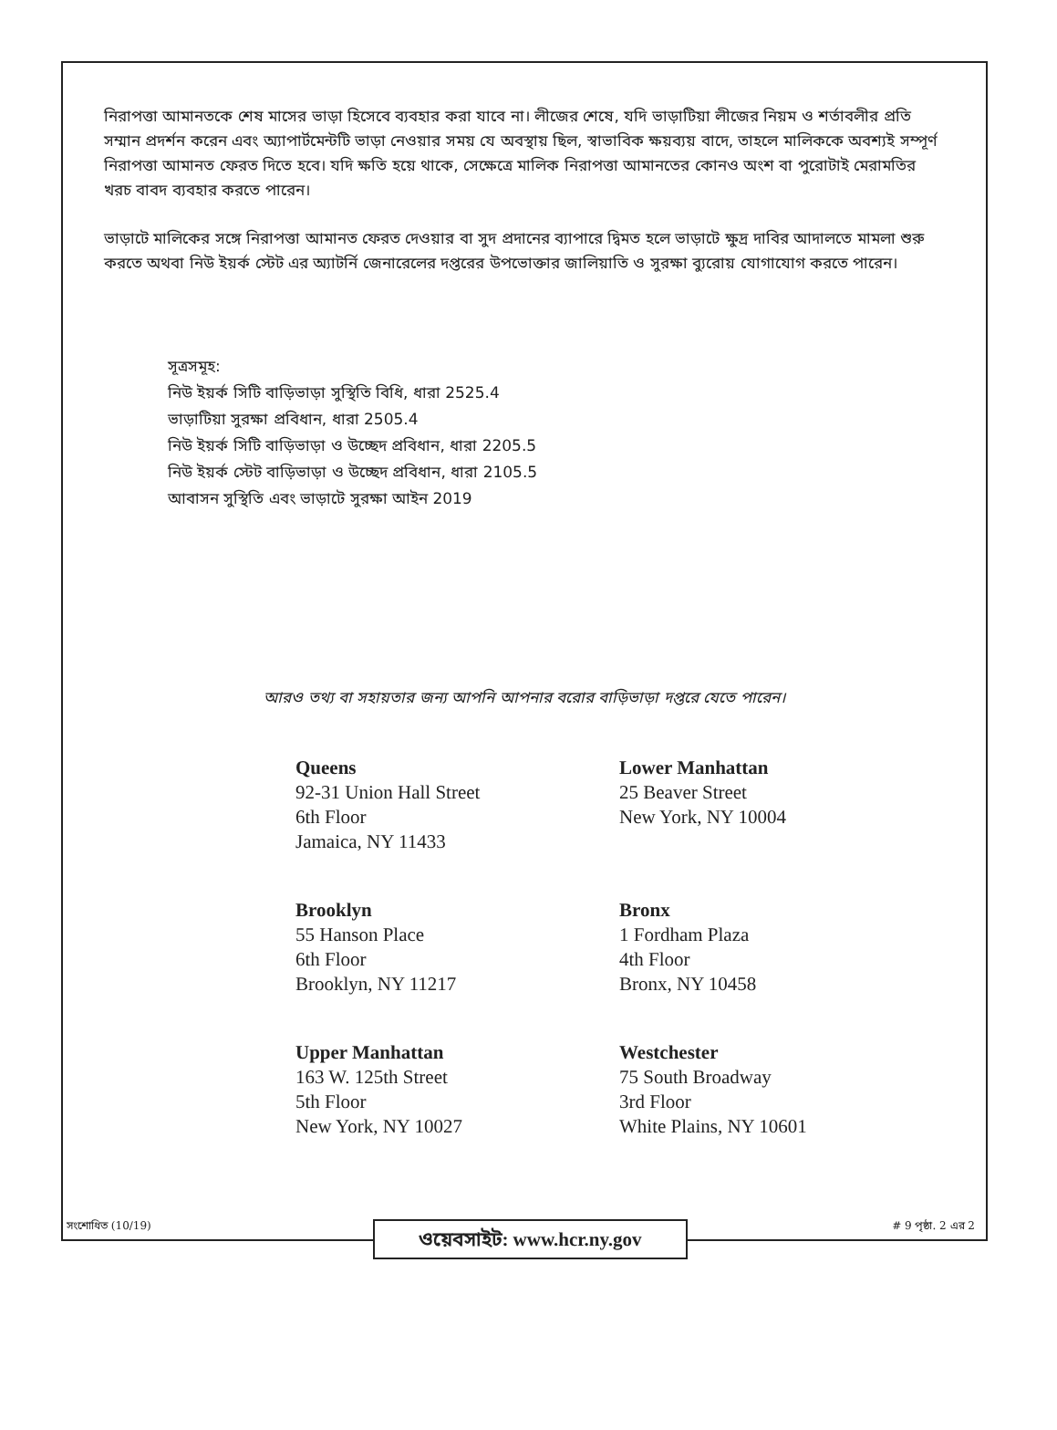নিরাপত্তা আমানতকে শেষ মাসের ভাড়া হিসেবে ব্যবহার করা যাবে না। লীজের শেষে, যদি ভাড়াটিয়া লীজের নিয়ম ও শর্তাবলীর প্রতি সম্মান প্রদর্শন করেন এবং অ্যাপার্টমেন্টটি ভাড়া নেওয়ার সময় যে অবস্থায় ছিল, স্বাভাবিক ক্ষয়ব্যয় বাদে, তাহলে মালিককে অবশ্যই সম্পূর্ণ নিরাপত্তা আমানত ফেরত দিতে হবে। যদি ক্ষতি হয়ে থাকে, সেক্ষেত্রে মালিক নিরাপত্তা আমানতের কোনও অংশ বা পুরোটাই মেরামতির খরচ বাবদ ব্যবহার করতে পারেন।
ভাড়াটে মালিকের সঙ্গে নিরাপত্তা আমানত ফেরত দেওয়ার বা সুদ প্রদানের ব্যাপারে দ্বিমত হলে ভাড়াটে ক্ষুদ্র দাবির আদালতে মামলা শুরু করতে অথবা নিউ ইয়র্ক স্টেট এর অ্যাটর্নি জেনারেলের দপ্তরের উপভোক্তার জালিয়াতি ও সুরক্ষা ব্যুরোয় যোগাযোগ করতে পারেন।
সূত্রসমূহ:
নিউ ইয়র্ক সিটি বাড়িভাড়া সুস্থিতি বিধি, ধারা 2525.4
ভাড়াটিয়া সুরক্ষা প্রবিধান, ধারা 2505.4
নিউ ইয়র্ক সিটি বাড়িভাড়া ও উচ্ছেদ প্রবিধান, ধারা 2205.5
নিউ ইয়র্ক স্টেট বাড়িভাড়া ও উচ্ছেদ প্রবিধান, ধারা 2105.5
আবাসন সুস্থিতি এবং ভাড়াটে সুরক্ষা আইন 2019
আরও তথ্য বা সহায়তার জন্য আপনি আপনার বরোর বাড়িভাড়া দপ্তরে যেতে পারেন।
Queens
92-31 Union Hall Street
6th Floor
Jamaica, NY 11433
Lower Manhattan
25 Beaver Street
New York, NY 10004
Brooklyn
55 Hanson Place
6th Floor
Brooklyn, NY 11217
Bronx
1 Fordham Plaza
4th Floor
Bronx, NY 10458
Upper Manhattan
163 W. 125th Street
5th Floor
New York, NY 10027
Westchester
75 South Broadway
3rd Floor
White Plains, NY 10601
সংশোধিত (10/19) # 9 পৃষ্ঠা. 2 এর 2
ওয়েবসাইট: www.hcr.ny.gov